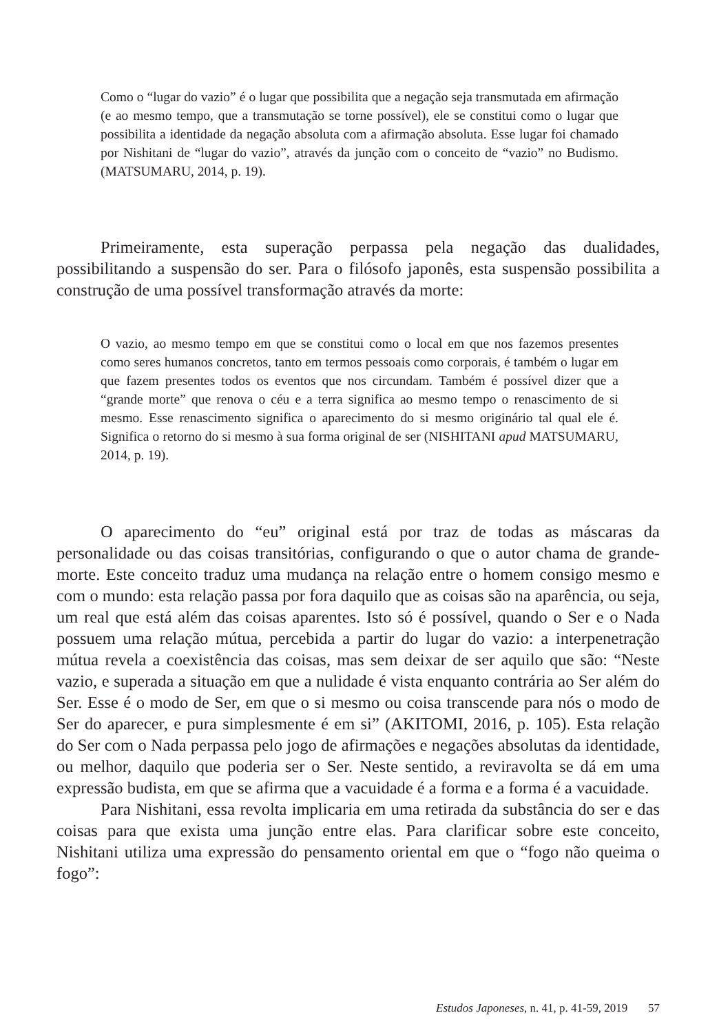Como o “lugar do vazio” é o lugar que possibilita que a negação seja transmutada em afirmação (e ao mesmo tempo, que a transmutação se torne possível), ele se constitui como o lugar que possibilita a identidade da negação absoluta com a afirmação absoluta. Esse lugar foi chamado por Nishitani de “lugar do vazio”, através da junção com o conceito de “vazio” no Budismo. (MATSUMARU, 2014, p. 19).
Primeiramente, esta superação perpassa pela negação das dualidades, possibilitando a suspensão do ser. Para o filósofo japonês, esta suspensão possibilita a construção de uma possível transformação através da morte:
O vazio, ao mesmo tempo em que se constitui como o local em que nos fazemos presentes como seres humanos concretos, tanto em termos pessoais como corporais, é também o lugar em que fazem presentes todos os eventos que nos circundam. Também é possível dizer que a “grande morte” que renova o céu e a terra significa ao mesmo tempo o renascimento de si mesmo. Esse renascimento significa o aparecimento do si mesmo originário tal qual ele é. Significa o retorno do si mesmo à sua forma original de ser (NISHITANI apud MATSUMARU, 2014, p. 19).
O aparecimento do “eu” original está por traz de todas as máscaras da personalidade ou das coisas transitórias, configurando o que o autor chama de grande-morte. Este conceito traduz uma mudança na relação entre o homem consigo mesmo e com o mundo: esta relação passa por fora daquilo que as coisas são na aparência, ou seja, um real que está além das coisas aparentes. Isto só é possível, quando o Ser e o Nada possuem uma relação mútua, percebida a partir do lugar do vazio: a interpenetração mútua revela a coexistência das coisas, mas sem deixar de ser aquilo que são: “Neste vazio, e superada a situação em que a nulidade é vista enquanto contrária ao Ser além do Ser. Esse é o modo de Ser, em que o si mesmo ou coisa transcende para nós o modo de Ser do aparecer, e pura simplesmente é em si” (AKITOMI, 2016, p. 105). Esta relação do Ser com o Nada perpassa pelo jogo de afirmações e negações absolutas da identidade, ou melhor, daquilo que poderia ser o Ser. Neste sentido, a reviravolta se dá em uma expressão budista, em que se afirma que a vacuidade é a forma e a forma é a vacuidade.
Para Nishitani, essa revolta implicaria em uma retirada da substância do ser e das coisas para que exista uma junção entre elas. Para clarificar sobre este conceito, Nishitani utiliza uma expressão do pensamento oriental em que o “fogo não queima o fogo”:
Estudos Japoneses, n. 41, p. 41-59, 2019 57